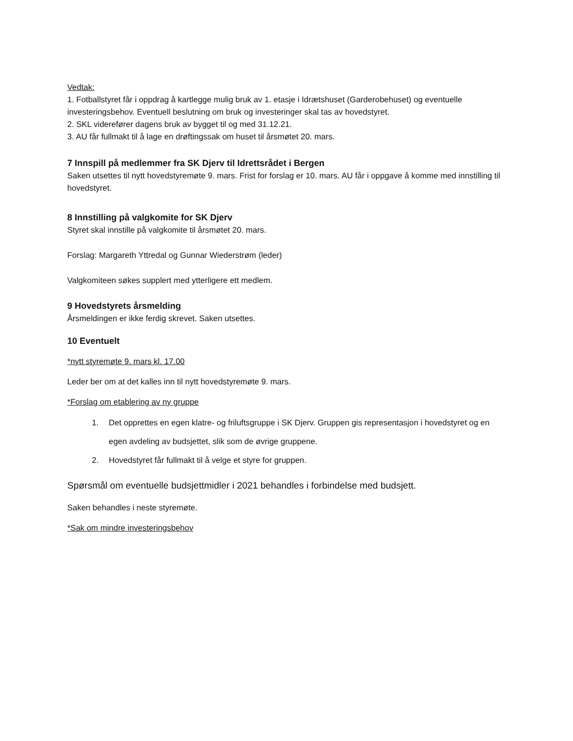Vedtak:
1. Fotballstyret får i oppdrag å kartlegge mulig bruk av 1. etasje i Idrætshuset (Garderobehuset) og eventuelle investeringsbehov. Eventuell beslutning om bruk og investeringer skal tas av hovedstyret.
2. SKL viderefører dagens bruk av bygget til og med 31.12.21.
3. AU får fullmakt til å lage en drøftingssak om huset til årsmøtet 20. mars.
7 Innspill på medlemmer fra SK Djerv til Idrettsrådet i Bergen
Saken utsettes til nytt hovedstyremøte 9. mars. Frist for forslag er 10. mars. AU får i oppgave å komme med innstilling til hovedstyret.
8 Innstilling på valgkomite for SK Djerv
Styret skal innstille på valgkomite til årsmøtet 20. mars.
Forslag: Margareth Yttredal og Gunnar Wiederstrøm (leder)
Valgkomiteen søkes supplert med ytterligere ett medlem.
9 Hovedstyrets årsmelding
Årsmeldingen er ikke ferdig skrevet. Saken utsettes.
10 Eventuelt
*nytt styremøte 9. mars kl. 17.00
Leder ber om at det kalles inn til nytt hovedstyremøte 9. mars.
*Forslag om etablering av ny gruppe
1. Det opprettes en egen klatre- og friluftsgruppe i SK Djerv. Gruppen gis representasjon i hovedstyret og en egen avdeling av budsjettet, slik som de øvrige gruppene.
2. Hovedstyret får fullmakt til å velge et styre for gruppen.
Spørsmål om eventuelle budsjettmidler i 2021 behandles i forbindelse med budsjett.
Saken behandles i neste styremøte.
*Sak om mindre investeringsbehov